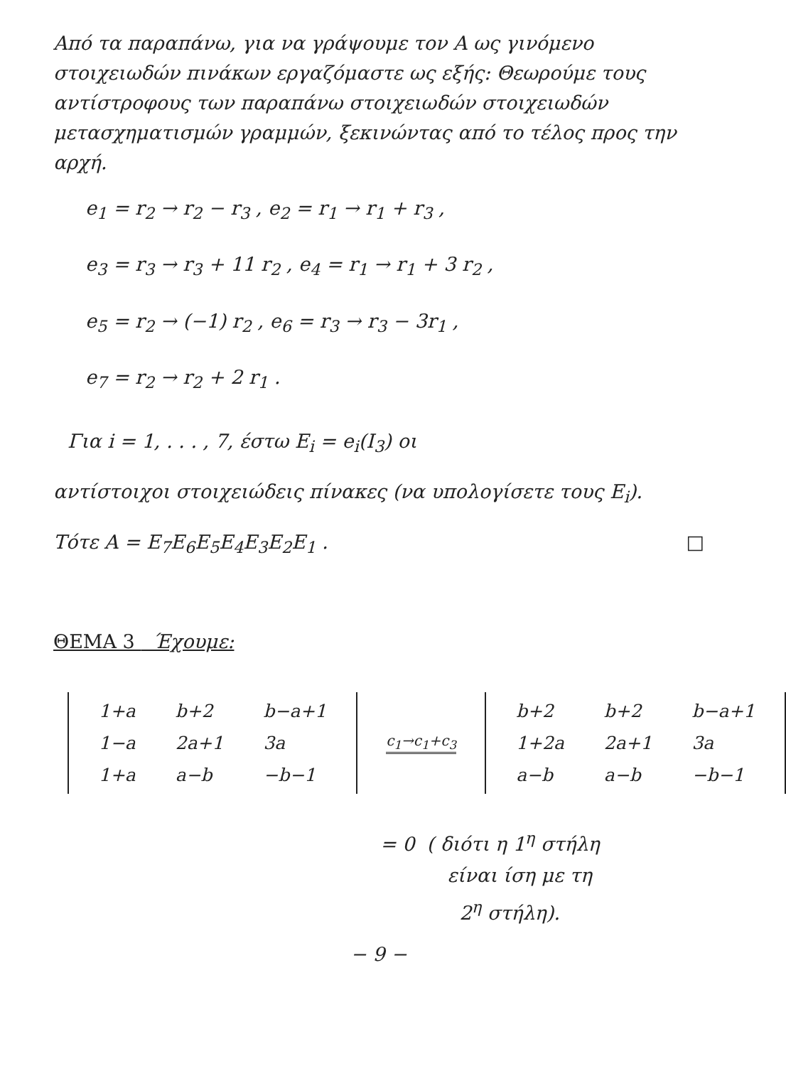Από τα παραπάνω, για να γράψουμε τον A ως γινόμενο στοιχειωδών πινάκων εργαζόμαστε ως εξής: Θεωρούμε τους αντίστροφους των παραπάνω στοιχειωδών στοιχειωδών μετασχηματισμών γραμμών, ξεκινώντας από το τέλος προς την αρχή.
e<sub>1</sub> = r<sub>2</sub> → r<sub>2</sub> − r<sub>3</sub> , e<sub>2</sub> = r<sub>1</sub> → r<sub>1</sub> + r<sub>3</sub> ,
e<sub>3</sub> = r<sub>3</sub> → r<sub>3</sub> + 11 r<sub>2</sub> , e<sub>4</sub> = r<sub>1</sub> → r<sub>1</sub> + 3 r<sub>2</sub> ,
e<sub>5</sub> = r<sub>2</sub> → (−1) r<sub>2</sub> , e<sub>6</sub> = r<sub>3</sub> → r<sub>3</sub> − 3r<sub>1</sub> ,
e<sub>7</sub> = r<sub>2</sub> → r<sub>2</sub> + 2 r<sub>1</sub> .
Για i = 1, . . . , 7, έστω E<sub>i</sub> = e<sub>i</sub>(I<sub>3</sub>) οι
αντίστοιχοι στοιχειώδεις πίνακες (να υπολογίσετε τους E<sub>i</sub>).
Τότε A = E<sub>7</sub>E<sub>6</sub>E<sub>5</sub>E<sub>4</sub>E<sub>3</sub>E<sub>2</sub>E<sub>1</sub> . □
ΘΕΜΑ 3 Έχουμε:
| 1+a | b+2 | b−a+1 |
| 1−a | 2a+1 | 3a |
| 1+a | a−b | −b−1 |
c<sub>1</sub>→c<sub>1</sub>+c<sub>3</sub>
| b+2 | b+2 | b−a+1 |
| 1+2a | 2a+1 | 3a |
| a−b | a−b | −b−1 |
= 0 ( διότι η 1<sup>η</sup> στήλη
είναι ίση με τη
2<sup>η</sup> στήλη).
− 9 −